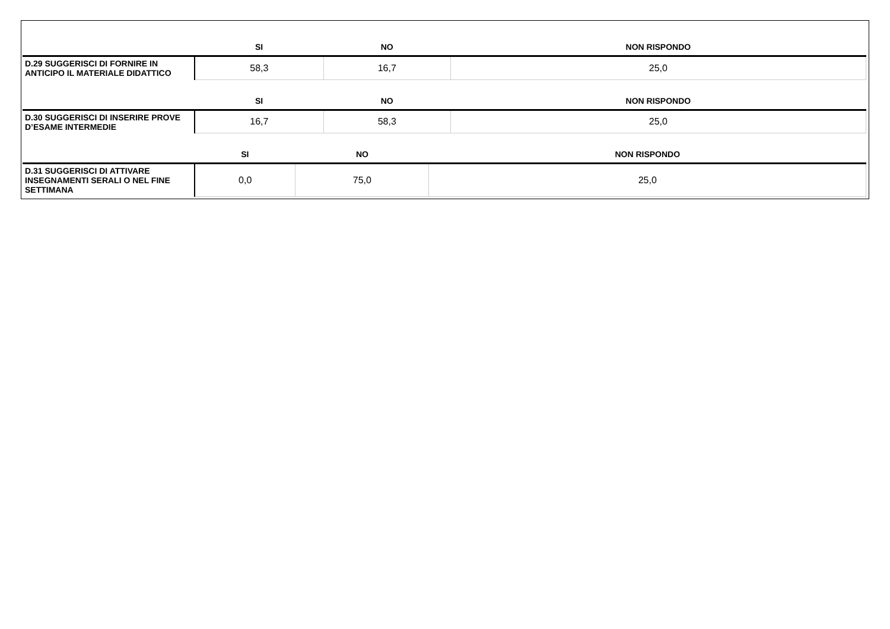| | SI | NO | NON RISPONDO |
| --- | --- | --- | --- |
| D.29 SUGGERISCI DI FORNIRE IN ANTICIPO IL MATERIALE DIDATTICO | 58,3 | 16,7 | 25,0 |
| | SI | NO | NON RISPONDO |
| --- | --- | --- | --- |
| D.30 SUGGERISCI DI INSERIRE PROVE D’ESAME INTERMEDIE | 16,7 | 58,3 | 25,0 |
| | SI | NO | NON RISPONDO |
| --- | --- | --- | --- |
| D.31 SUGGERISCI DI ATTIVARE INSEGNAMENTI SERALI O NEL FINE SETTIMANA | 0,0 | 75,0 | 25,0 |